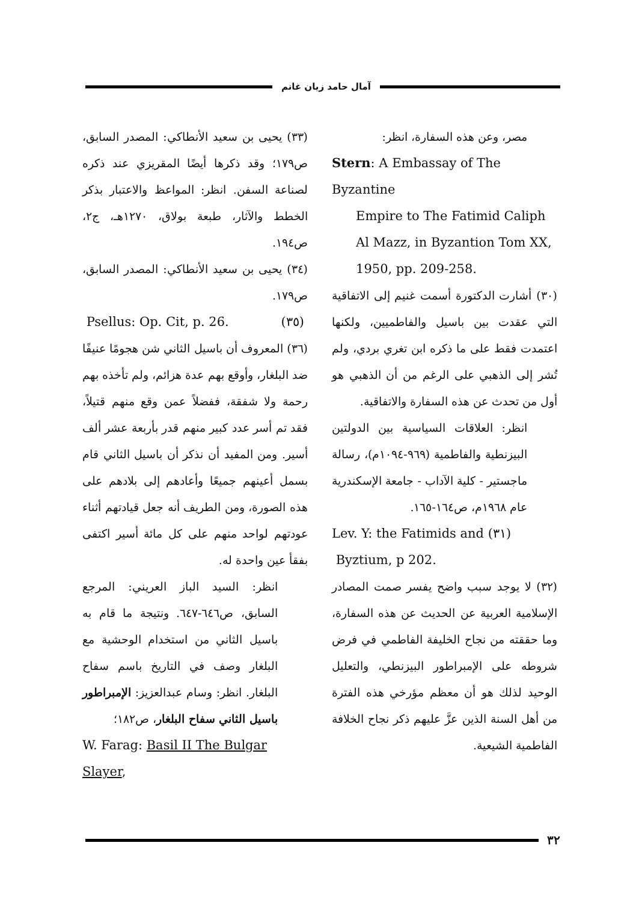آمال حامد زيان غانم
مصر، وعن هذه السفارة، انظر:
Stern: A Embassay of The Byzantine
Empire to The Fatimid Caliph
Al Mazz, in Byzantion Tom XX,
1950, pp. 209-258.
(٣٠) أشارت الدكتورة أسمت غنيم إلى الاتفاقية التي عقدت بين باسيل والفاطميين، ولكنها اعتمدت فقط على ما ذكره ابن تغري بردي، ولم تُشر إلى الذهبي على الرغم من أن الذهبي هو أول من تحدث عن هذه السفارة والاتفاقية.
انظر: العلاقات السياسية بين الدولتين البيزنطية والفاطمية (٩٦٩-١٠٩٤م)، رسالة ماجستير - كلية الآداب - جامعة الإسكندرية عام ١٩٦٨م، ص١٦٤-١٦٥.
Lev. Y: the Fatimids and (٣١)
Byztium, p 202.
(٣٢) لا يوجد سبب واضح يفسر صمت المصادر الإسلامية العربية عن الحديث عن هذه السفارة، وما حققته من نجاح الخليفة الفاطمي في فرض شروطه على الإمبراطور البيزنطي، والتعليل الوحيد لذلك هو أن معظم مؤرخي هذه الفترة من أهل السنة الذين عزَّ عليهم ذكر نجاح الخلافة الفاطمية الشيعية.
(٣٣) يحيى بن سعيد الأنطاكي: المصدر السابق، ص١٧٩؛ وقد ذكرها أيضًا المقريزي عند ذكره لصناعة السفن. انظر: المواعظ والاعتبار بذكر الخطط والآثار، طبعة بولاق، ١٢٧٠هـ، ج٢، ص١٩٤.
(٣٤) يحيى بن سعيد الأنطاكي: المصدر السابق، ص١٧٩.
Psellus: Op. Cit, p. 26. (٣٥)
(٣٦) المعروف أن باسيل الثاني شن هجومًا عنيفًا ضد البلغار، وأوقع بهم عدة هزائم، ولم تأخذه بهم رحمة ولا شفقة، ففضلاً عمن وقع منهم قتيلاً، فقد تم أسر عدد كبير منهم قدر بأربعة عشر ألف أسير. ومن المفيد أن نذكر أن باسيل الثاني قام بسمل أعينهم جميعًا وأعادهم إلى بلادهم على هذه الصورة، ومن الطريف أنه جعل قيادتهم أثناء عودتهم لواحد منهم على كل مائة أسير اكتفى بفقأ عين واحدة له.
انظر: السيد الباز العريني: المرجع السابق، ص٦٤٦-٦٤٧. ونتيجة ما قام به باسيل الثاني من استخدام الوحشية مع البلغار وصف في التاريخ باسم سفاح البلغار. انظر: وسام عبدالعزيز: الإمبراطور باسيل الثاني سفاح البلغار، ص١٨٢؛
W. Farag: Basil II The Bulgar Slayer,
٣٢